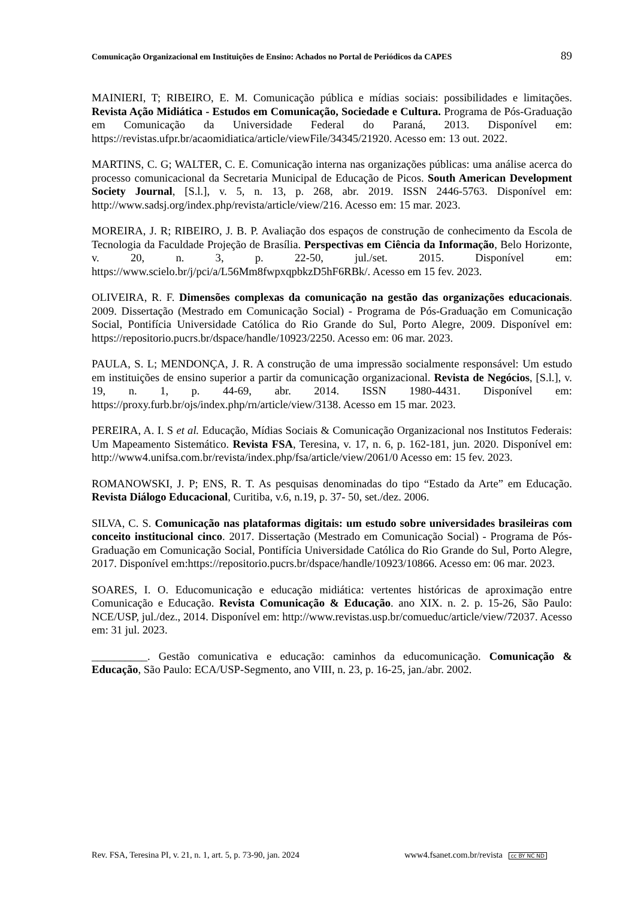Comunicação Organizacional em Instituições de Ensino: Achados no Portal de Periódicos da CAPES 89
MAINIERI, T; RIBEIRO, E. M. Comunicação pública e mídias sociais: possibilidades e limitações. Revista Ação Midiática - Estudos em Comunicação, Sociedade e Cultura. Programa de Pós-Graduação em Comunicação da Universidade Federal do Paraná, 2013. Disponível em: https://revistas.ufpr.br/acaomidiatica/article/viewFile/34345/21920. Acesso em: 13 out. 2022.
MARTINS, C. G; WALTER, C. E. Comunicação interna nas organizações públicas: uma análise acerca do processo comunicacional da Secretaria Municipal de Educação de Picos. South American Development Society Journal, [S.l.], v. 5, n. 13, p. 268, abr. 2019. ISSN 2446-5763. Disponível em: http://www.sadsj.org/index.php/revista/article/view/216. Acesso em: 15 mar. 2023.
MOREIRA, J. R; RIBEIRO, J. B. P. Avaliação dos espaços de construção de conhecimento da Escola de Tecnologia da Faculdade Projeção de Brasília. Perspectivas em Ciência da Informação, Belo Horizonte, v. 20, n. 3, p. 22-50, jul./set. 2015. Disponível em: https://www.scielo.br/j/pci/a/L56Mm8fwpxqpbkzD5hF6RBk/. Acesso em 15 fev. 2023.
OLIVEIRA, R. F. Dimensões complexas da comunicação na gestão das organizações educacionais. 2009. Dissertação (Mestrado em Comunicação Social) - Programa de Pós-Graduação em Comunicação Social, Pontifícia Universidade Católica do Rio Grande do Sul, Porto Alegre, 2009. Disponível em: https://repositorio.pucrs.br/dspace/handle/10923/2250. Acesso em: 06 mar. 2023.
PAULA, S. L; MENDONÇA, J. R. A construção de uma impressão socialmente responsável: Um estudo em instituições de ensino superior a partir da comunicação organizacional. Revista de Negócios, [S.l.], v. 19, n. 1, p. 44-69, abr. 2014. ISSN 1980-4431. Disponível em: https://proxy.furb.br/ojs/index.php/rn/article/view/3138. Acesso em 15 mar. 2023.
PEREIRA, A. I. S et al. Educação, Mídias Sociais & Comunicação Organizacional nos Institutos Federais: Um Mapeamento Sistemático. Revista FSA, Teresina, v. 17, n. 6, p. 162-181, jun. 2020. Disponível em: http://www4.unifsa.com.br/revista/index.php/fsa/article/view/2061/0 Acesso em: 15 fev. 2023.
ROMANOWSKI, J. P; ENS, R. T. As pesquisas denominadas do tipo “Estado da Arte” em Educação. Revista Diálogo Educacional, Curitiba, v.6, n.19, p. 37- 50, set./dez. 2006.
SILVA, C. S. Comunicação nas plataformas digitais: um estudo sobre universidades brasileiras com conceito institucional cinco. 2017. Dissertação (Mestrado em Comunicação Social) - Programa de Pós-Graduação em Comunicação Social, Pontifícia Universidade Católica do Rio Grande do Sul, Porto Alegre, 2017. Disponível em:https://repositorio.pucrs.br/dspace/handle/10923/10866. Acesso em: 06 mar. 2023.
SOARES, I. O. Educomunicação e educação midiática: vertentes históricas de aproximação entre Comunicação e Educação. Revista Comunicação & Educação. ano XIX. n. 2. p. 15-26, São Paulo: NCE/USP, jul./dez., 2014. Disponível em: http://www.revistas.usp.br/comueduc/article/view/72037. Acesso em: 31 jul. 2023.
__________. Gestão comunicativa e educação: caminhos da educomunicação. Comunicação & Educação, São Paulo: ECA/USP-Segmento, ano VIII, n. 23, p. 16-25, jan./abr. 2002.
Rev. FSA, Teresina PI, v. 21, n. 1, art. 5, p. 73-90, jan. 2024 www4.fsanet.com.br/revista cc BY NC ND